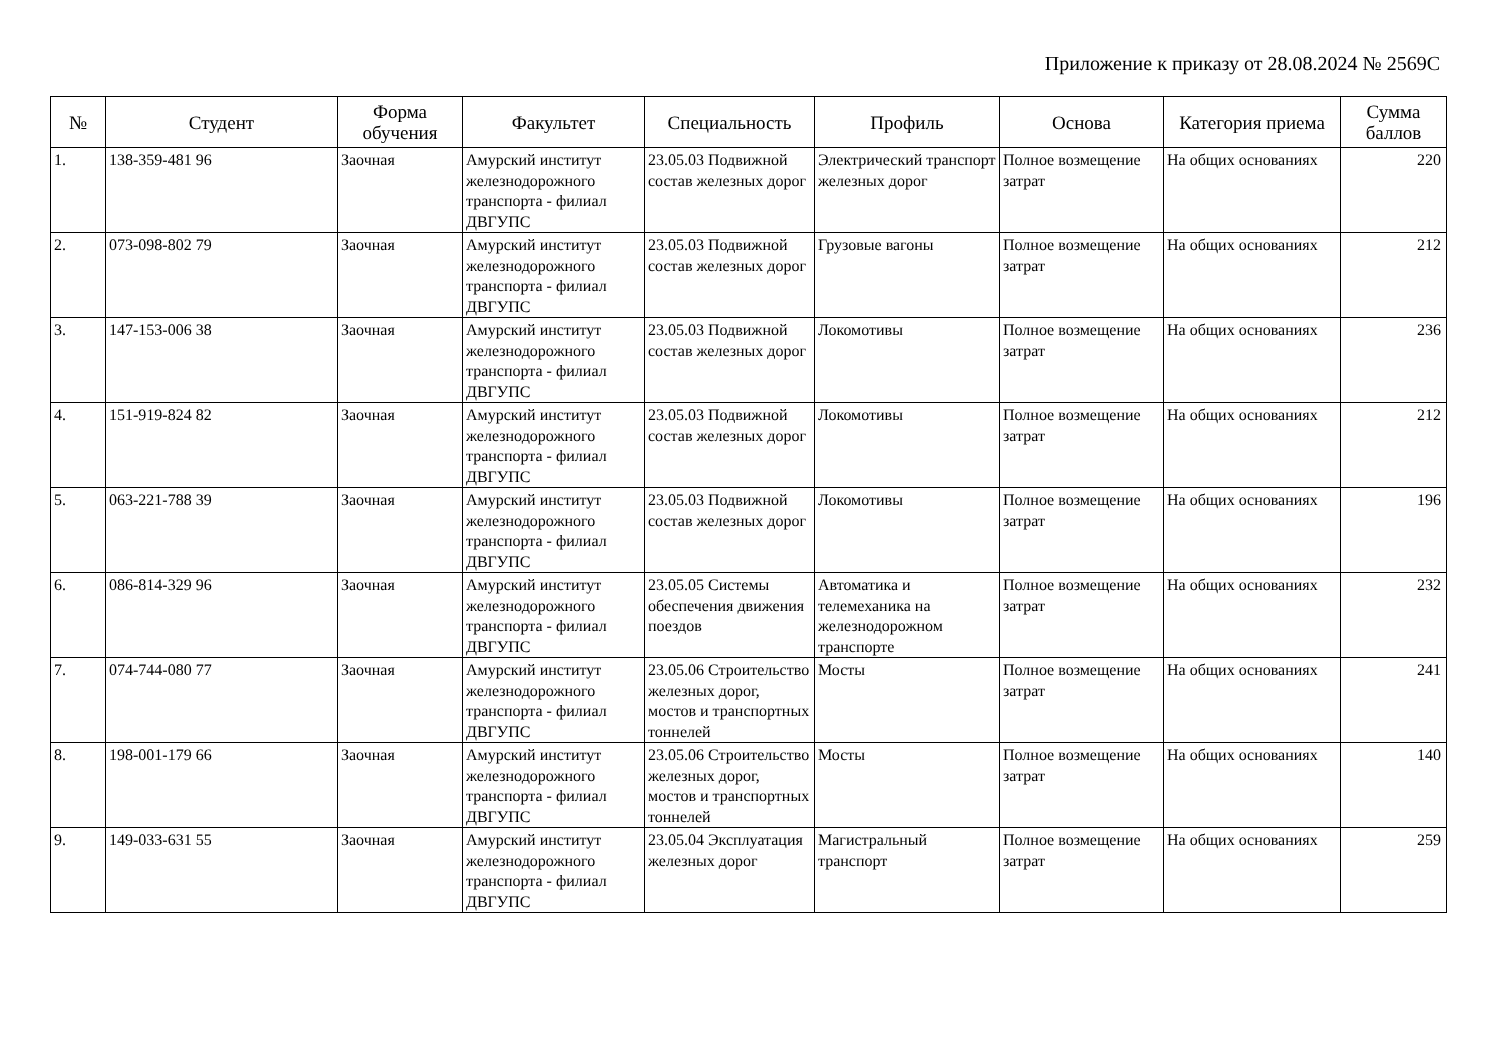Приложение к приказу от 28.08.2024 № 2569С
| № | Студент | Форма обучения | Факультет | Специальность | Профиль | Основа | Категория приема | Сумма баллов |
| --- | --- | --- | --- | --- | --- | --- | --- | --- |
| 1. | 138-359-481 96 | Заочная | Амурский институт железнодорожного транспорта - филиал ДВГУПС | 23.05.03 Подвижной состав железных дорог | Электрический транспорт железных дорог | Полное возмещение затрат | На общих основаниях | 220 |
| 2. | 073-098-802 79 | Заочная | Амурский институт железнодорожного транспорта - филиал ДВГУПС | 23.05.03 Подвижной состав железных дорог | Грузовые вагоны | Полное возмещение затрат | На общих основаниях | 212 |
| 3. | 147-153-006 38 | Заочная | Амурский институт железнодорожного транспорта - филиал ДВГУПС | 23.05.03 Подвижной состав железных дорог | Локомотивы | Полное возмещение затрат | На общих основаниях | 236 |
| 4. | 151-919-824 82 | Заочная | Амурский институт железнодорожного транспорта - филиал ДВГУПС | 23.05.03 Подвижной состав железных дорог | Локомотивы | Полное возмещение затрат | На общих основаниях | 212 |
| 5. | 063-221-788 39 | Заочная | Амурский институт железнодорожного транспорта - филиал ДВГУПС | 23.05.03 Подвижной состав железных дорог | Локомотивы | Полное возмещение затрат | На общих основаниях | 196 |
| 6. | 086-814-329 96 | Заочная | Амурский институт железнодорожного транспорта - филиал ДВГУПС | 23.05.05 Системы обеспечения движения поездов | Автоматика и телемеханика на железнодорожном транспорте | Полное возмещение затрат | На общих основаниях | 232 |
| 7. | 074-744-080 77 | Заочная | Амурский институт железнодорожного транспорта - филиал ДВГУПС | 23.05.06 Строительство железных дорог, мостов и транспортных тоннелей | Мосты | Полное возмещение затрат | На общих основаниях | 241 |
| 8. | 198-001-179 66 | Заочная | Амурский институт железнодорожного транспорта - филиал ДВГУПС | 23.05.06 Строительство железных дорог, мостов и транспортных тоннелей | Мосты | Полное возмещение затрат | На общих основаниях | 140 |
| 9. | 149-033-631 55 | Заочная | Амурский институт железнодорожного транспорта - филиал ДВГУПС | 23.05.04 Эксплуатация железных дорог | Магистральный транспорт | Полное возмещение затрат | На общих основаниях | 259 |